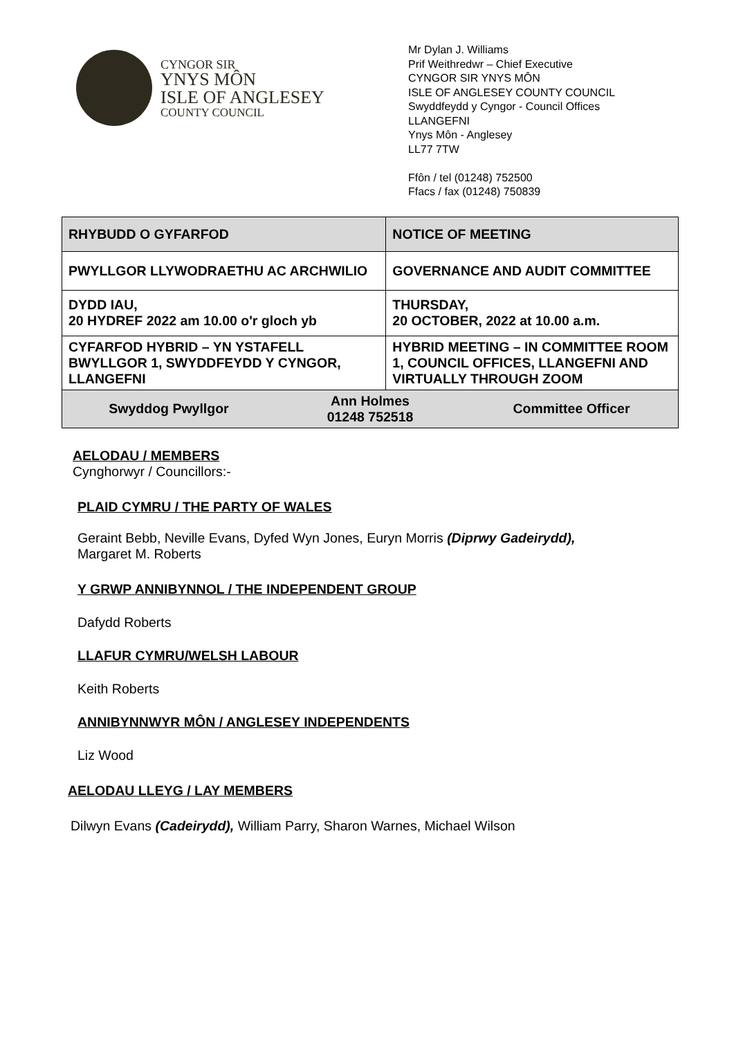CYNGOR SIR
YNYS MÔN
ISLE OF ANGLESEY
COUNTY COUNCIL
Mr Dylan J. Williams
Prif Weithredwr – Chief Executive
CYNGOR SIR YNYS MÔN
ISLE OF ANGLESEY COUNTY COUNCIL
Swyddfeydd y Cyngor - Council Offices
LLANGEFNI
Ynys Môn - Anglesey
LL77 7TW
Ffôn / tel (01248) 752500
Ffacs / fax (01248) 750839
| RHYBUDD O GYFARFOD | | NOTICE OF MEETING | |
| PWYLLGOR LLYWODRAETHU AC ARCHWILIO | | GOVERNANCE AND AUDIT COMMITTEE | |
| DYDD IAU, 20 HYDREF 2022 am 10.00 o'r gloch yb | | THURSDAY, 20 OCTOBER, 2022 at 10.00 a.m. | |
| CYFARFOD HYBRID – YN YSTAFELL BWYLLGOR 1, SWYDDFEYDD Y CYNGOR, LLANGEFNI | | HYBRID MEETING – IN COMMITTEE ROOM 1, COUNCIL OFFICES, LLANGEFNI AND VIRTUALLY THROUGH ZOOM | |
| Swyddog Pwyllgor | Ann Holmes 01248 752518 | | Committee Officer |
AELODAU / MEMBERS
Cynghorwyr / Councillors:-
PLAID CYMRU / THE PARTY OF WALES
Geraint Bebb, Neville Evans, Dyfed Wyn Jones, Euryn Morris (Diprwy Gadeirydd),
Margaret M. Roberts
Y GRWP ANNIBYNNOL / THE INDEPENDENT GROUP
Dafydd Roberts
LLAFUR CYMRU/WELSH LABOUR
Keith Roberts
ANNIBYNNWYR MÔN / ANGLESEY INDEPENDENTS
Liz Wood
AELODAU LLEYG / LAY MEMBERS
Dilwyn Evans (Cadeirydd), William Parry, Sharon Warnes, Michael Wilson